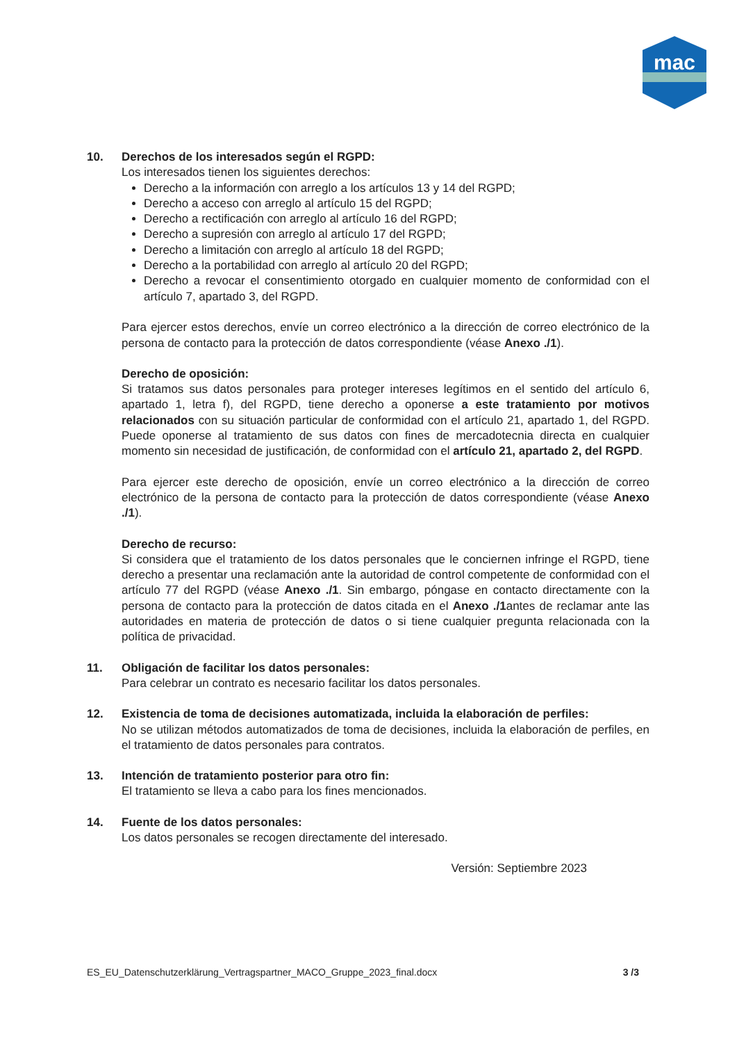mac
10. Derechos de los interesados según el RGPD:
Los interesados tienen los siguientes derechos:
Derecho a la información con arreglo a los artículos 13 y 14 del RGPD;
Derecho a acceso con arreglo al artículo 15 del RGPD;
Derecho a rectificación con arreglo al artículo 16 del RGPD;
Derecho a supresión con arreglo al artículo 17 del RGPD;
Derecho a limitación con arreglo al artículo 18 del RGPD;
Derecho a la portabilidad con arreglo al artículo 20 del RGPD;
Derecho a revocar el consentimiento otorgado en cualquier momento de conformidad con el artículo 7, apartado 3, del RGPD.
Para ejercer estos derechos, envíe un correo electrónico a la dirección de correo electrónico de la persona de contacto para la protección de datos correspondiente (véase Anexo ./1).
Derecho de oposición:
Si tratamos sus datos personales para proteger intereses legítimos en el sentido del artículo 6, apartado 1, letra f), del RGPD, tiene derecho a oponerse a este tratamiento por motivos relacionados con su situación particular de conformidad con el artículo 21, apartado 1, del RGPD. Puede oponerse al tratamiento de sus datos con fines de mercadotecnia directa en cualquier momento sin necesidad de justificación, de conformidad con el artículo 21, apartado 2, del RGPD.
Para ejercer este derecho de oposición, envíe un correo electrónico a la dirección de correo electrónico de la persona de contacto para la protección de datos correspondiente (véase Anexo ./1).
Derecho de recurso:
Si considera que el tratamiento de los datos personales que le conciernen infringe el RGPD, tiene derecho a presentar una reclamación ante la autoridad de control competente de conformidad con el artículo 77 del RGPD (véase Anexo ./1. Sin embargo, póngase en contacto directamente con la persona de contacto para la protección de datos citada en el Anexo ./1antes de reclamar ante las autoridades en materia de protección de datos o si tiene cualquier pregunta relacionada con la política de privacidad.
11. Obligación de facilitar los datos personales:
Para celebrar un contrato es necesario facilitar los datos personales.
12. Existencia de toma de decisiones automatizada, incluida la elaboración de perfiles:
No se utilizan métodos automatizados de toma de decisiones, incluida la elaboración de perfiles, en el tratamiento de datos personales para contratos.
13. Intención de tratamiento posterior para otro fin:
El tratamiento se lleva a cabo para los fines mencionados.
14. Fuente de los datos personales:
Los datos personales se recogen directamente del interesado.
Versión: Septiembre 2023
ES_EU_Datenschutzerklärung_Vertragspartner_MACO_Gruppe_2023_final.docx 3 /3